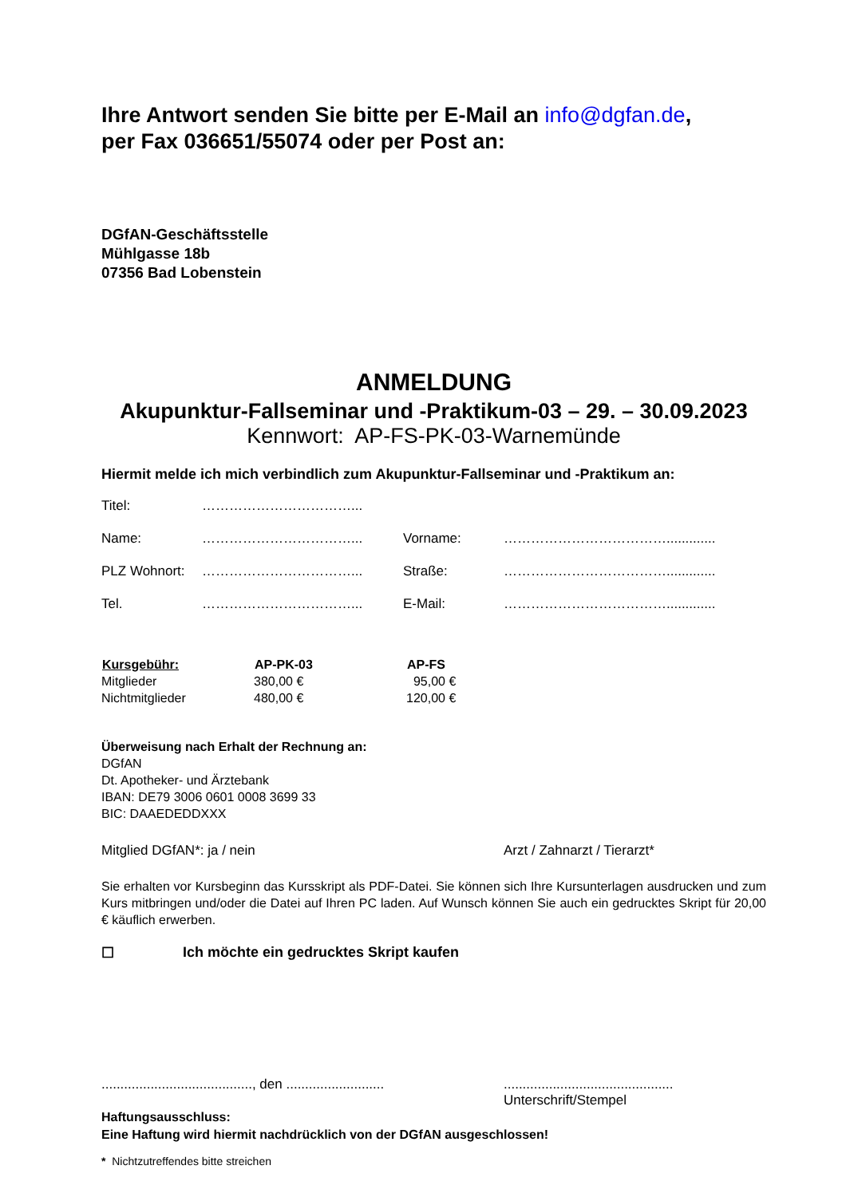Ihre Antwort senden Sie bitte per E-Mail an info@dgfan.de,
per Fax 036651/55074 oder per Post an:
DGfAN-Geschäftsstelle
Mühlgasse 18b
07356 Bad Lobenstein
ANMELDUNG
Akupunktur-Fallseminar und -Praktikum-03 – 29. – 30.09.2023
Kennwort: AP-FS-PK-03-Warnemünde
Hiermit melde ich mich verbindlich zum Akupunktur-Fallseminar und -Praktikum an:
| Titel: | ……………………………... | | |
| Name: | ……………………………... | Vorname: | ………………………………............. |
| PLZ Wohnort: | ……………………………... | Straße: | ………………………………............. |
| Tel. | ……………………………... | E-Mail: | ………………………………............. |
| Kursgebühr: | AP-PK-03 | AP-FS |
| --- | --- | --- |
| Mitglieder | 380,00 € | 95,00 € |
| Nichtmitglieder | 480,00 € | 120,00 € |
Überweisung nach Erhalt der Rechnung an:
DGfAN
Dt. Apotheker- und Ärztebank
IBAN: DE79 3006 0601 0008 3699 33
BIC: DAAEDEDDXXX
Mitglied DGfAN*: ja / nein Arzt / Zahnarzt / Tierarzt*
Sie erhalten vor Kursbeginn das Kursskript als PDF-Datei. Sie können sich Ihre Kursunterlagen ausdrucken und zum Kurs mitbringen und/oder die Datei auf Ihren PC laden. Auf Wunsch können Sie auch ein gedrucktes Skript für 20,00 € käuflich erwerben.
☐ Ich möchte ein gedrucktes Skript kaufen
........................................, den .......................................................................
Unterschrift/Stempel
Haftungsausschluss:
Eine Haftung wird hiermit nachdrücklich von der DGfAN ausgeschlossen!
* Nichtzutreffendes bitte streichen